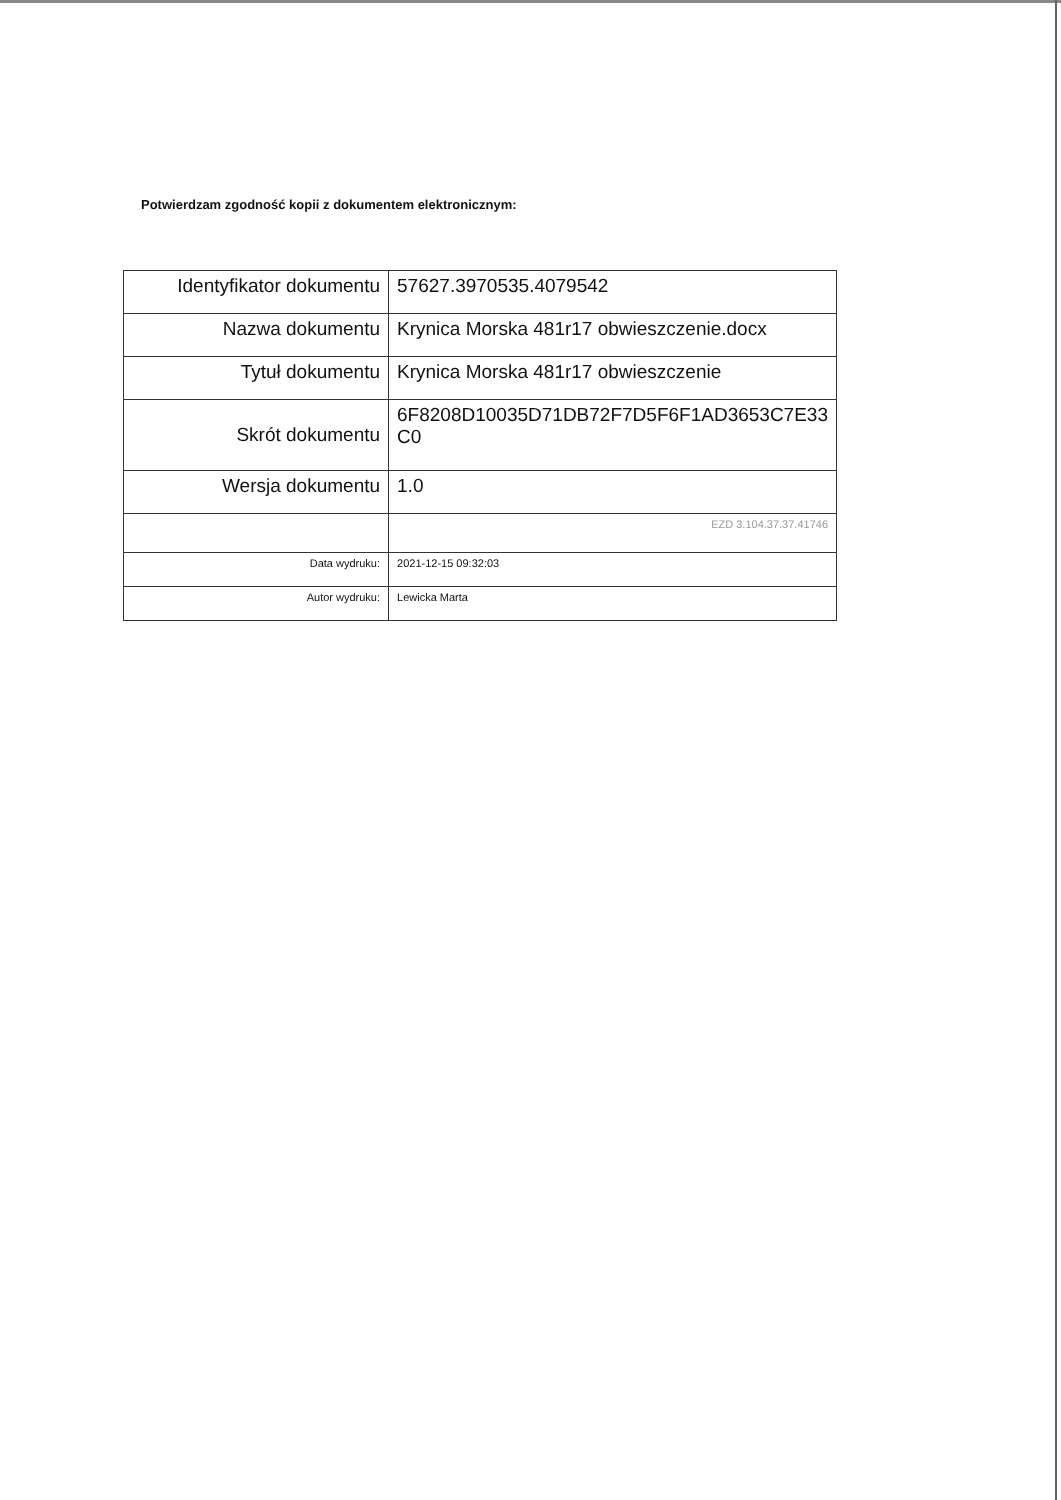Potwierdzam zgodność kopii z dokumentem elektronicznym:
| Identyfikator dokumentu | 57627.3970535.4079542 |
| Nazwa dokumentu | Krynica Morska 481r17 obwieszczenie.docx |
| Tytuł dokumentu | Krynica Morska 481r17 obwieszczenie |
| Skrót dokumentu | 6F8208D10035D71DB72F7D5F6F1AD3653C7E33 C0 |
| Wersja dokumentu | 1.0 |
| | EZD 3.104.37.37.41746 |
| Data wydruku: | 2021-12-15 09:32:03 |
| Autor wydruku: | Lewicka Marta |